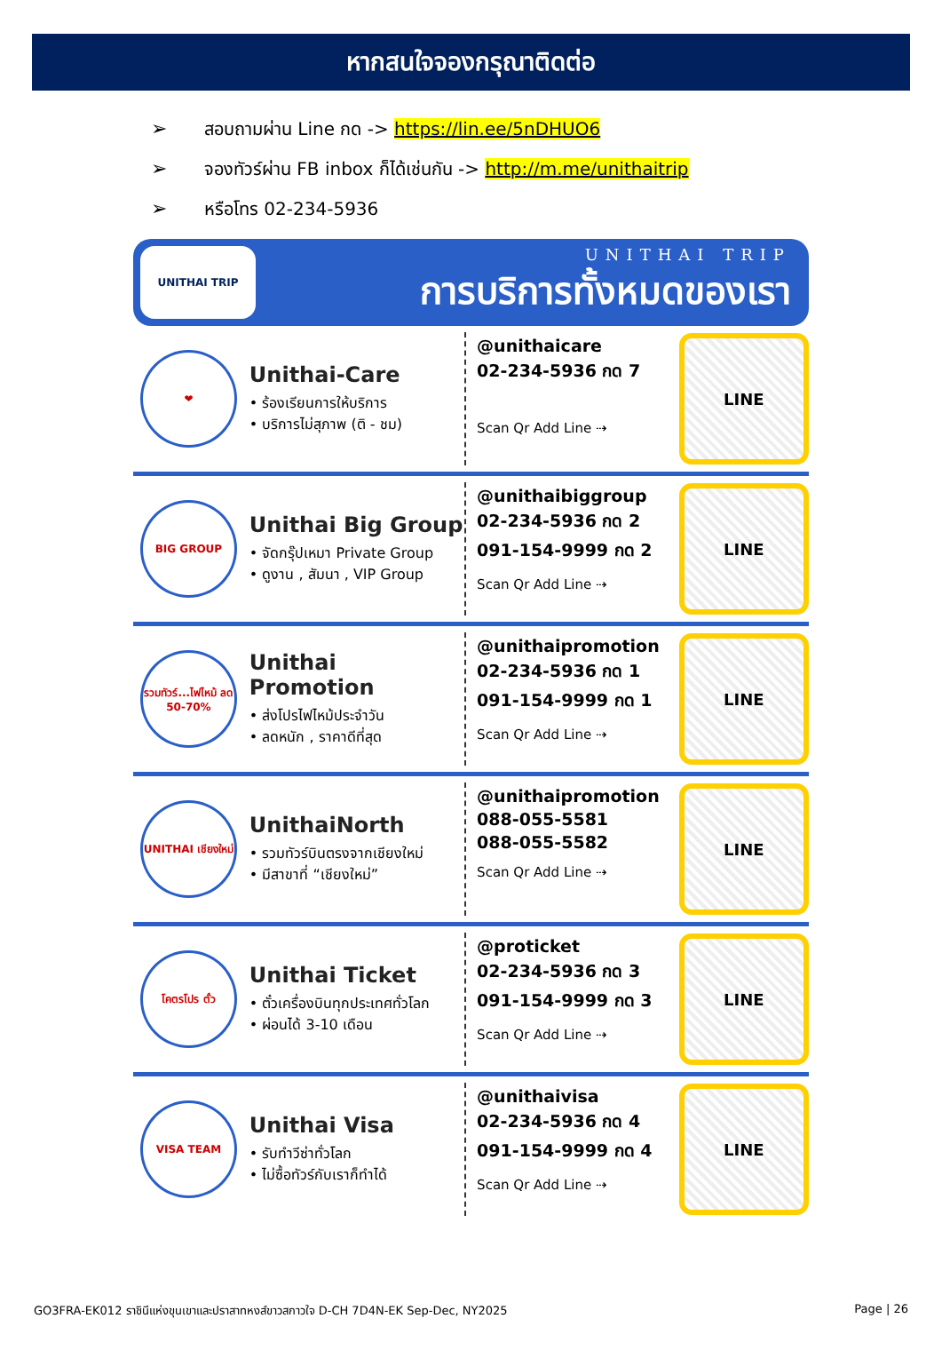หากสนใจจองกรุณาติดต่อ
➢ สอบถามผ่าน Line กด -> https://lin.ee/5nDHUO6
➢ จองทัวร์ผ่าน FB inbox ก็ได้เช่นกัน -> http://m.me/unithaitrip
➢ หรือโทร 02-234-5936
UNITHAI TRIP
UNITHAI TRIP
การบริการทั้งหมดของเรา
❤
Unithai-Care
• ร้องเรียนการให้บริการ
• บริการไม่สุภาพ (ติ - ชม)
@unithaicare
02-234-5936 กด 7
Scan Qr Add Line ⇢
LINE
BIG GROUP
Unithai Big Group
• จัดกรุ๊ปเหมา Private Group
• ดูงาน , สัมนา , VIP Group
@unithaibiggroup
02-234-5936 กด 2
091-154-9999 กด 2
Scan Qr Add Line ⇢
LINE
รวมทัวร์...ไฟไหม้ ลด 50-70%
Unithai Promotion
• ส่งโปรไฟไหม้ประจำวัน
• ลดหนัก , ราคาดีที่สุด
@unithaipromotion
02-234-5936 กด 1
091-154-9999 กด 1
Scan Qr Add Line ⇢
LINE
UNITHAI เชียงใหม่
UnithaiNorth
• รวมทัวร์บินตรงจากเชียงใหม่
• มีสาขาที่ “เชียงใหม่”
@unithaipromotion
088-055-5581
088-055-5582
Scan Qr Add Line ⇢
LINE
โคตรโปร ตั๋ว
Unithai Ticket
• ตั๋วเครื่องบินทุกประเทศทั่วโลก
• ผ่อนได้ 3-10 เดือน
@proticket
02-234-5936 กด 3
091-154-9999 กด 3
Scan Qr Add Line ⇢
LINE
VISA TEAM
Unithai Visa
• รับทำวีซ่าทั่วโลก
• ไม่ซื้อทัวร์กับเราก็ทำได้
@unithaivisa
02-234-5936 กด 4
091-154-9999 กด 4
Scan Qr Add Line ⇢
LINE
GO3FRA-EK012 ราชินีแห่งขุนเขาและปราสาทหงส์ขาวสกาวใจ D-CH 7D4N-EK Sep-Dec, NY2025 Page | 26